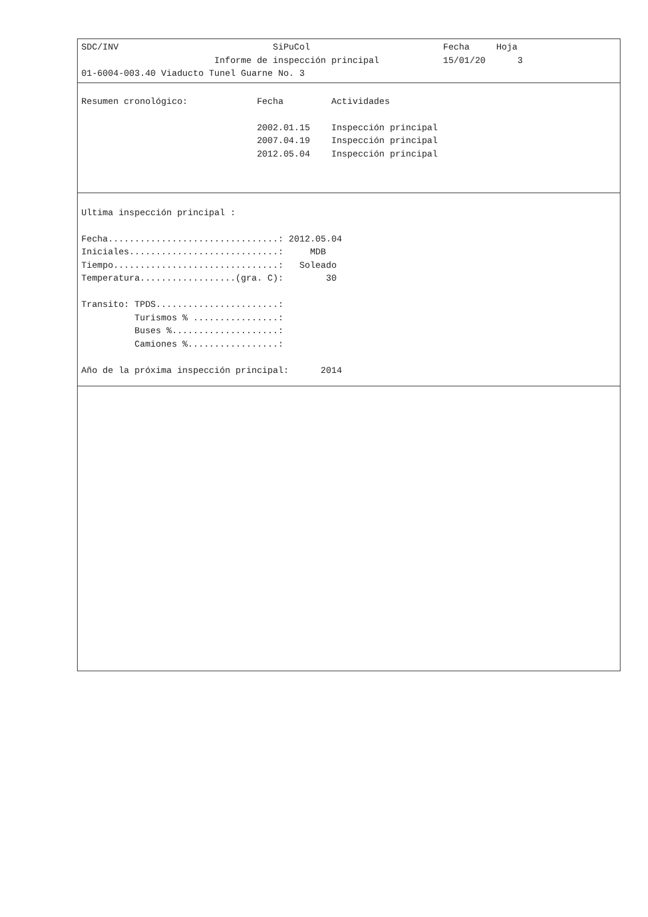SDC/INV                             SiPuCol                         Fecha     Hoja
                         Informe de inspección principal            15/01/20      3
01-6004-003.40 Viaducto Tunel Guarne No. 3
Resumen cronológico:             Fecha         Actividades

                                 2002.01.15    Inspección principal
                                 2007.04.19    Inspección principal
                                 2012.05.04    Inspección principal
Ultima inspección principal :

Fecha................................: 2012.05.04
Iniciales............................:     MDB
Tiempo...............................:   Soleado
Temperatura..................(gra. C):        30

Transito: TPDS.......................:
          Turismos % ................:
          Buses %....................:
          Camiones %.................:

Año de la próxima inspección principal:      2014